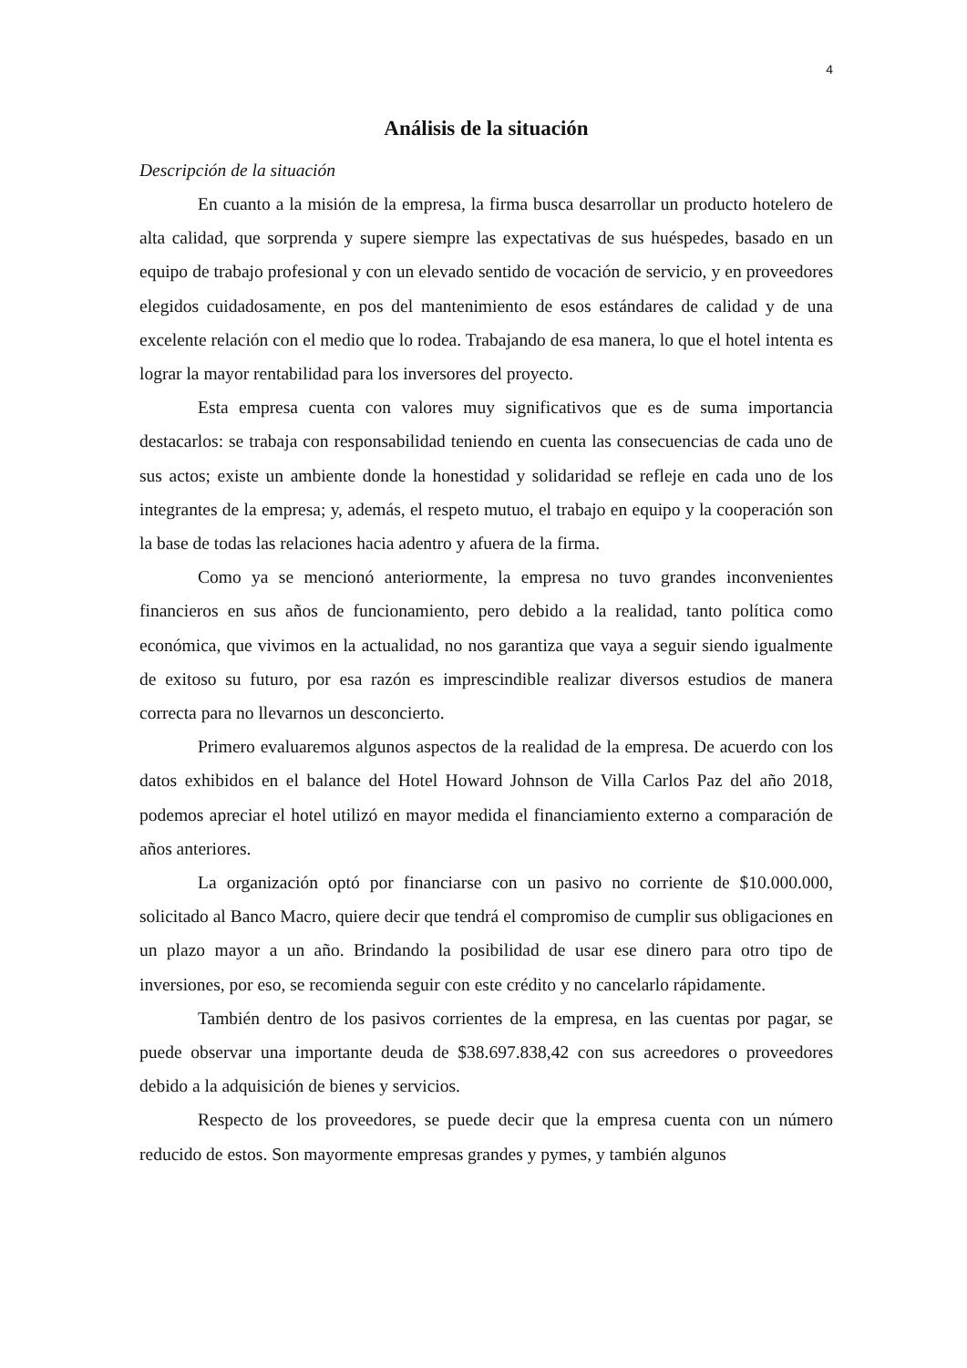4
Análisis de la situación
Descripción de la situación
En cuanto a la misión de la empresa, la firma busca desarrollar un producto hotelero de alta calidad, que sorprenda y supere siempre las expectativas de sus huéspedes, basado en un equipo de trabajo profesional y con un elevado sentido de vocación de servicio, y en proveedores elegidos cuidadosamente, en pos del mantenimiento de esos estándares de calidad y de una excelente relación con el medio que lo rodea. Trabajando de esa manera, lo que el hotel intenta es lograr la mayor rentabilidad para los inversores del proyecto.
Esta empresa cuenta con valores muy significativos que es de suma importancia destacarlos: se trabaja con responsabilidad teniendo en cuenta las consecuencias de cada uno de sus actos; existe un ambiente donde la honestidad y solidaridad se refleje en cada uno de los integrantes de la empresa; y, además, el respeto mutuo, el trabajo en equipo y la cooperación son la base de todas las relaciones hacia adentro y afuera de la firma.
Como ya se mencionó anteriormente, la empresa no tuvo grandes inconvenientes financieros en sus años de funcionamiento, pero debido a la realidad, tanto política como económica, que vivimos en la actualidad, no nos garantiza que vaya a seguir siendo igualmente de exitoso su futuro, por esa razón es imprescindible realizar diversos estudios de manera correcta para no llevarnos un desconcierto.
Primero evaluaremos algunos aspectos de la realidad de la empresa. De acuerdo con los datos exhibidos en el balance del Hotel Howard Johnson de Villa Carlos Paz del año 2018, podemos apreciar el hotel utilizó en mayor medida el financiamiento externo a comparación de años anteriores.
La organización optó por financiarse con un pasivo no corriente de $10.000.000, solicitado al Banco Macro, quiere decir que tendrá el compromiso de cumplir sus obligaciones en un plazo mayor a un año. Brindando la posibilidad de usar ese dinero para otro tipo de inversiones, por eso, se recomienda seguir con este crédito y no cancelarlo rápidamente.
También dentro de los pasivos corrientes de la empresa, en las cuentas por pagar, se puede observar una importante deuda de $38.697.838,42 con sus acreedores o proveedores debido a la adquisición de bienes y servicios.
Respecto de los proveedores, se puede decir que la empresa cuenta con un número reducido de estos. Son mayormente empresas grandes y pymes, y también algunos